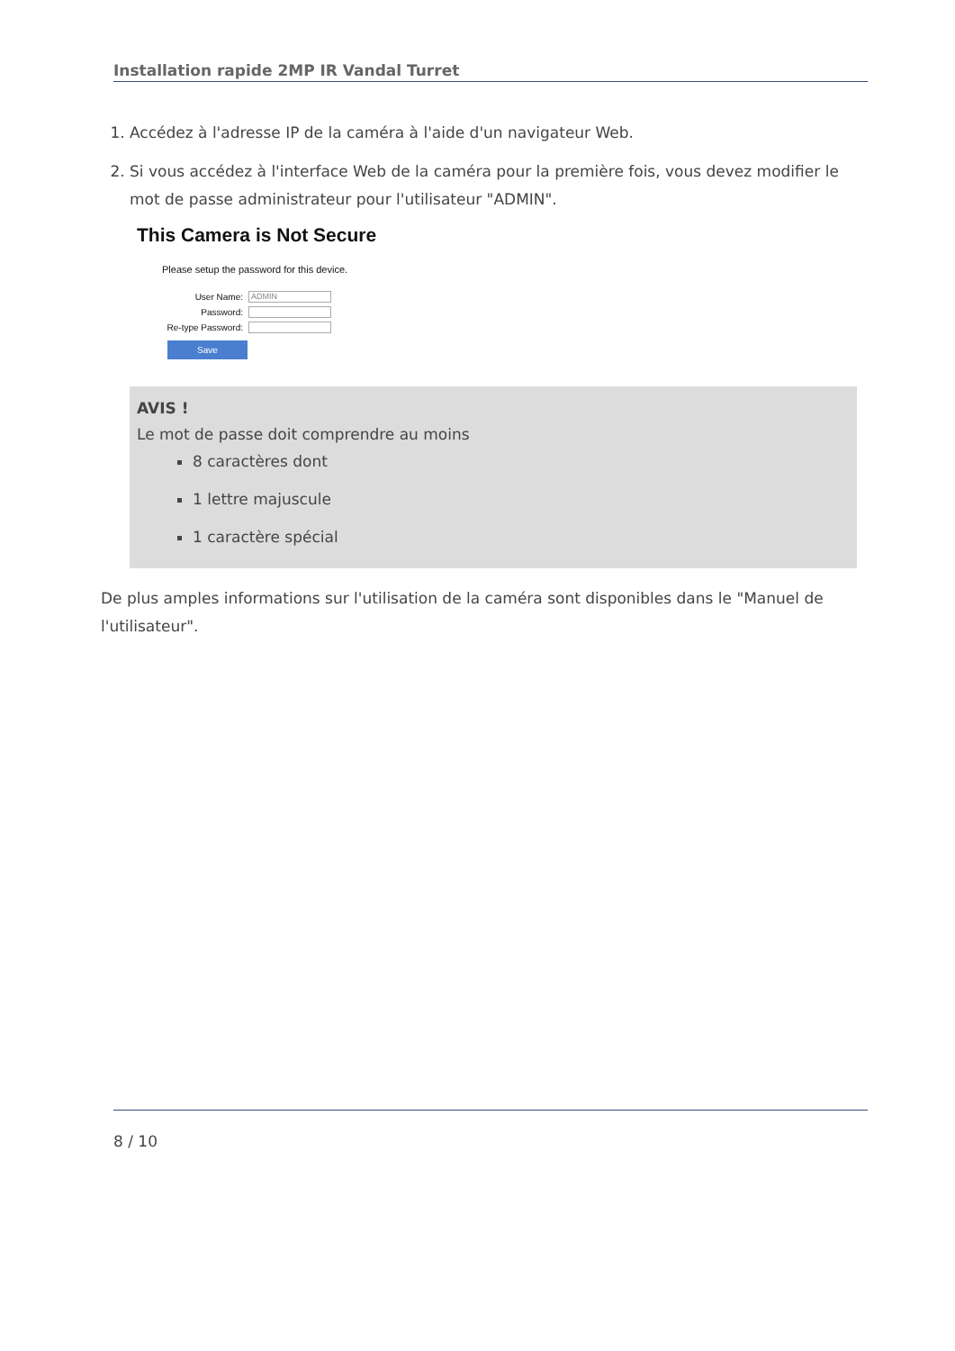Installation rapide 2MP IR Vandal Turret
1. Accédez à l'adresse IP de la caméra à l'aide d'un navigateur Web.
2. Si vous accédez à l'interface Web de la caméra pour la première fois, vous devez modifier le mot de passe administrateur pour l'utilisateur "ADMIN".
This Camera is Not Secure
Please setup the password for this device.
User Name:
ADMIN
Password:
Re-type Password:
Save
AVIS !
Le mot de passe doit comprendre au moins
8 caractères dont
1 lettre majuscule
1 caractère spécial
De plus amples informations sur l'utilisation de la caméra sont disponibles dans le "Manuel de l'utilisateur".
8 / 10